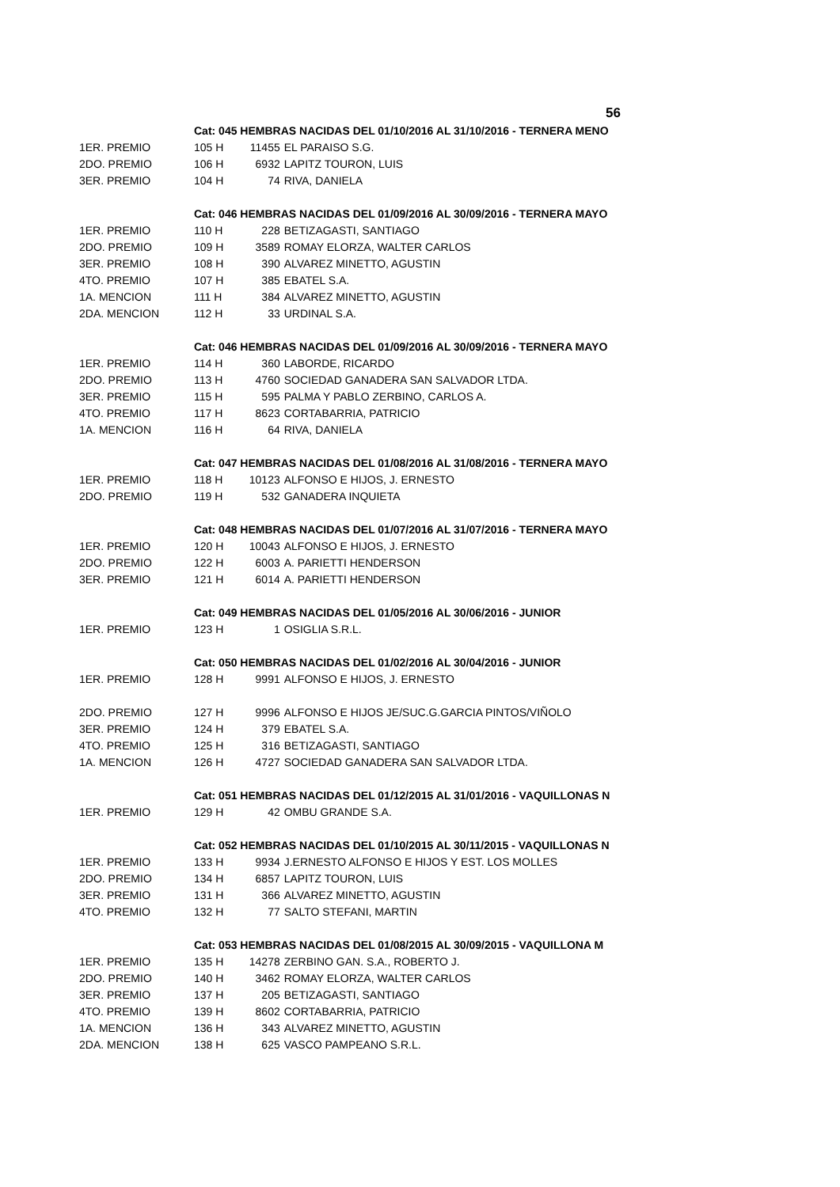56
| | Cat: 045 HEMBRAS NACIDAS DEL 01/10/2016 AL 31/10/2016 - TERNERA MENO | | |
| 1ER. PREMIO | 105 H | 11455 | EL PARAISO S.G. |
| 2DO. PREMIO | 106 H | 6932 | LAPITZ TOURON, LUIS |
| 3ER. PREMIO | 104 H | 74 | RIVA, DANIELA |
| | Cat: 046 HEMBRAS NACIDAS DEL 01/09/2016 AL 30/09/2016 - TERNERA MAYO | | |
| 1ER. PREMIO | 110 H | 228 | BETIZAGASTI, SANTIAGO |
| 2DO. PREMIO | 109 H | 3589 | ROMAY ELORZA, WALTER CARLOS |
| 3ER. PREMIO | 108 H | 390 | ALVAREZ MINETTO, AGUSTIN |
| 4TO. PREMIO | 107 H | 385 | EBATEL S.A. |
| 1A. MENCION | 111 H | 384 | ALVAREZ MINETTO, AGUSTIN |
| 2DA. MENCION | 112 H | 33 | URDINAL S.A. |
| | Cat: 046 HEMBRAS NACIDAS DEL 01/09/2016 AL 30/09/2016 - TERNERA MAYO | | |
| 1ER. PREMIO | 114 H | 360 | LABORDE, RICARDO |
| 2DO. PREMIO | 113 H | 4760 | SOCIEDAD GANADERA SAN SALVADOR LTDA. |
| 3ER. PREMIO | 115 H | 595 | PALMA Y PABLO ZERBINO, CARLOS A. |
| 4TO. PREMIO | 117 H | 8623 | CORTABARRIA, PATRICIO |
| 1A. MENCION | 116 H | 64 | RIVA, DANIELA |
| | Cat: 047 HEMBRAS NACIDAS DEL 01/08/2016 AL 31/08/2016 - TERNERA MAYO | | |
| 1ER. PREMIO | 118 H | 10123 | ALFONSO E HIJOS, J. ERNESTO |
| 2DO. PREMIO | 119 H | 532 | GANADERA INQUIETA |
| | Cat: 048 HEMBRAS NACIDAS DEL 01/07/2016 AL 31/07/2016 - TERNERA MAYO | | |
| 1ER. PREMIO | 120 H | 10043 | ALFONSO E HIJOS, J. ERNESTO |
| 2DO. PREMIO | 122 H | 6003 | A. PARIETTI HENDERSON |
| 3ER. PREMIO | 121 H | 6014 | A. PARIETTI HENDERSON |
| | Cat: 049 HEMBRAS NACIDAS DEL 01/05/2016 AL 30/06/2016 - JUNIOR | | |
| 1ER. PREMIO | 123 H | 1 | OSIGLIA S.R.L. |
| | Cat: 050 HEMBRAS NACIDAS DEL 01/02/2016 AL 30/04/2016 - JUNIOR | | |
| 1ER. PREMIO | 128 H | 9991 | ALFONSO E HIJOS, J. ERNESTO |
| 2DO. PREMIO | 127 H | 9996 | ALFONSO E HIJOS JE/SUC.G.GARCIA PINTOS/VIÑOLO |
| 3ER. PREMIO | 124 H | 379 | EBATEL S.A. |
| 4TO. PREMIO | 125 H | 316 | BETIZAGASTI, SANTIAGO |
| 1A. MENCION | 126 H | 4727 | SOCIEDAD GANADERA SAN SALVADOR LTDA. |
| | Cat: 051 HEMBRAS NACIDAS DEL 01/12/2015 AL 31/01/2016 - VAQUILLONAS N | | |
| 1ER. PREMIO | 129 H | 42 | OMBU GRANDE S.A. |
| | Cat: 052 HEMBRAS NACIDAS DEL 01/10/2015 AL 30/11/2015 - VAQUILLONAS N | | |
| 1ER. PREMIO | 133 H | 9934 | J.ERNESTO ALFONSO E HIJOS Y EST. LOS MOLLES |
| 2DO. PREMIO | 134 H | 6857 | LAPITZ TOURON, LUIS |
| 3ER. PREMIO | 131 H | 366 | ALVAREZ MINETTO, AGUSTIN |
| 4TO. PREMIO | 132 H | 77 | SALTO STEFANI, MARTIN |
| | Cat: 053 HEMBRAS NACIDAS DEL 01/08/2015 AL 30/09/2015 - VAQUILLONA M | | |
| 1ER. PREMIO | 135 H | 14278 | ZERBINO GAN. S.A., ROBERTO J. |
| 2DO. PREMIO | 140 H | 3462 | ROMAY ELORZA, WALTER CARLOS |
| 3ER. PREMIO | 137 H | 205 | BETIZAGASTI, SANTIAGO |
| 4TO. PREMIO | 139 H | 8602 | CORTABARRIA, PATRICIO |
| 1A. MENCION | 136 H | 343 | ALVAREZ MINETTO, AGUSTIN |
| 2DA. MENCION | 138 H | 625 | VASCO PAMPEANO S.R.L. |